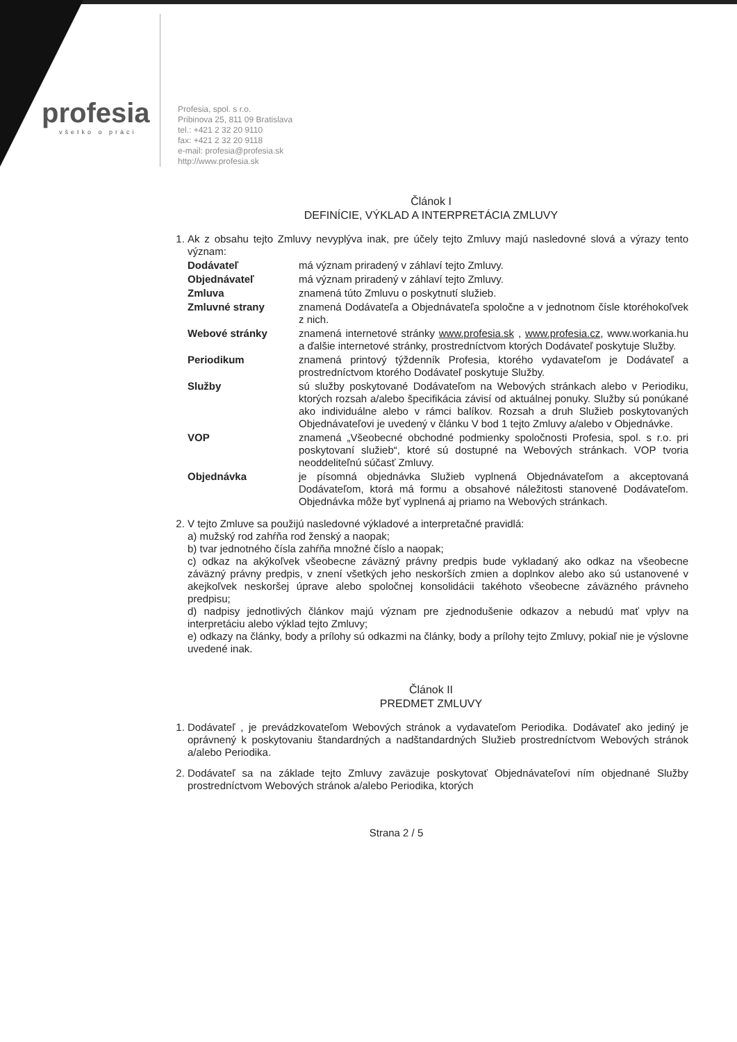profesia
všetko o práci
Profesia, spol. s r.o.
Pribinova 25, 811 09 Bratislava
tel.: +421 2 32 20 9110
fax: +421 2 32 20 9118
e-mail: profesia@profesia.sk
http://www.profesia.sk
Článok I
DEFINÍCIE, VÝKLAD A INTERPRETÁCIA ZMLUVY
1. Ak z obsahu tejto Zmluvy nevyplýva inak, pre účely tejto Zmluvy majú nasledovné slová a výrazy tento význam:
Dodávateľ
má význam priradený v záhlaví tejto Zmluvy.
Objednávateľ
má význam priradený v záhlaví tejto Zmluvy.
Zmluva
znamená túto Zmluvu o poskytnutí služieb.
Zmluvné strany
znamená Dodávateľa a Objednávateľa spoločne a v jednotnom čísle ktoréhokoľvek z nich.
Webové stránky
znamená internetové stránky www.profesia.sk , www.profesia.cz, www.workania.hu a ďalšie internetové stránky, prostredníctvom ktorých Dodávateľ poskytuje Služby.
Periodikum
znamená printový týždenník Profesia, ktorého vydavateľom je Dodávateľ a prostredníctvom ktorého Dodávateľ poskytuje Služby.
Služby
sú služby poskytované Dodávateľom na Webových stránkach alebo v Periodiku, ktorých rozsah a/alebo špecifikácia závisí od aktuálnej ponuky. Služby sú ponúkané ako individuálne alebo v rámci balíkov. Rozsah a druh Služieb poskytovaných Objednávateľovi je uvedený v článku V bod 1 tejto Zmluvy a/alebo v Objednávke.
VOP
znamená „Všeobecné obchodné podmienky spoločnosti Profesia, spol. s r.o. pri poskytovaní služieb“, ktoré sú dostupné na Webových stránkach. VOP tvoria neoddeliteľnú súčasť Zmluvy.
Objednávka
je písomná objednávka Služieb vyplnená Objednávateľom a akceptovaná Dodávateľom, ktorá má formu a obsahové náležitosti stanovené Dodávateľom. Objednávka môže byť vyplnená aj priamo na Webových stránkach.
2. V tejto Zmluve sa použijú nasledovné výkladové a interpretačné pravidlá:
a) mužský rod zahŕňa rod ženský a naopak;
b) tvar jednotného čísla zahŕňa množné číslo a naopak;
c) odkaz na akýkoľvek všeobecne záväzný právny predpis bude vykladaný ako odkaz na všeobecne záväzný právny predpis, v znení všetkých jeho neskorších zmien a doplnkov alebo ako sú ustanovené v akejkoľvek neskoršej úprave alebo spoločnej konsolidácii takéhoto všeobecne záväzného právneho predpisu;
d) nadpisy jednotlivých článkov majú význam pre zjednodušenie odkazov a nebudú mať vplyv na interpretáciu alebo výklad tejto Zmluvy;
e) odkazy na články, body a prílohy sú odkazmi na články, body a prílohy tejto Zmluvy, pokiaľ nie je výslovne uvedené inak.
Článok II
PREDMET ZMLUVY
1. Dodávateľ , je prevádzkovateľom Webových stránok a vydavateľom Periodika. Dodávateľ ako jediný je oprávnený k poskytovaniu štandardných a nadštandardných Služieb prostredníctvom Webových stránok a/alebo Periodika.
2. Dodávateľ sa na základe tejto Zmluvy zaväzuje poskytovať Objednávateľovi ním objednané Služby prostredníctvom Webových stránok a/alebo Periodika, ktorých
Strana 2 / 5